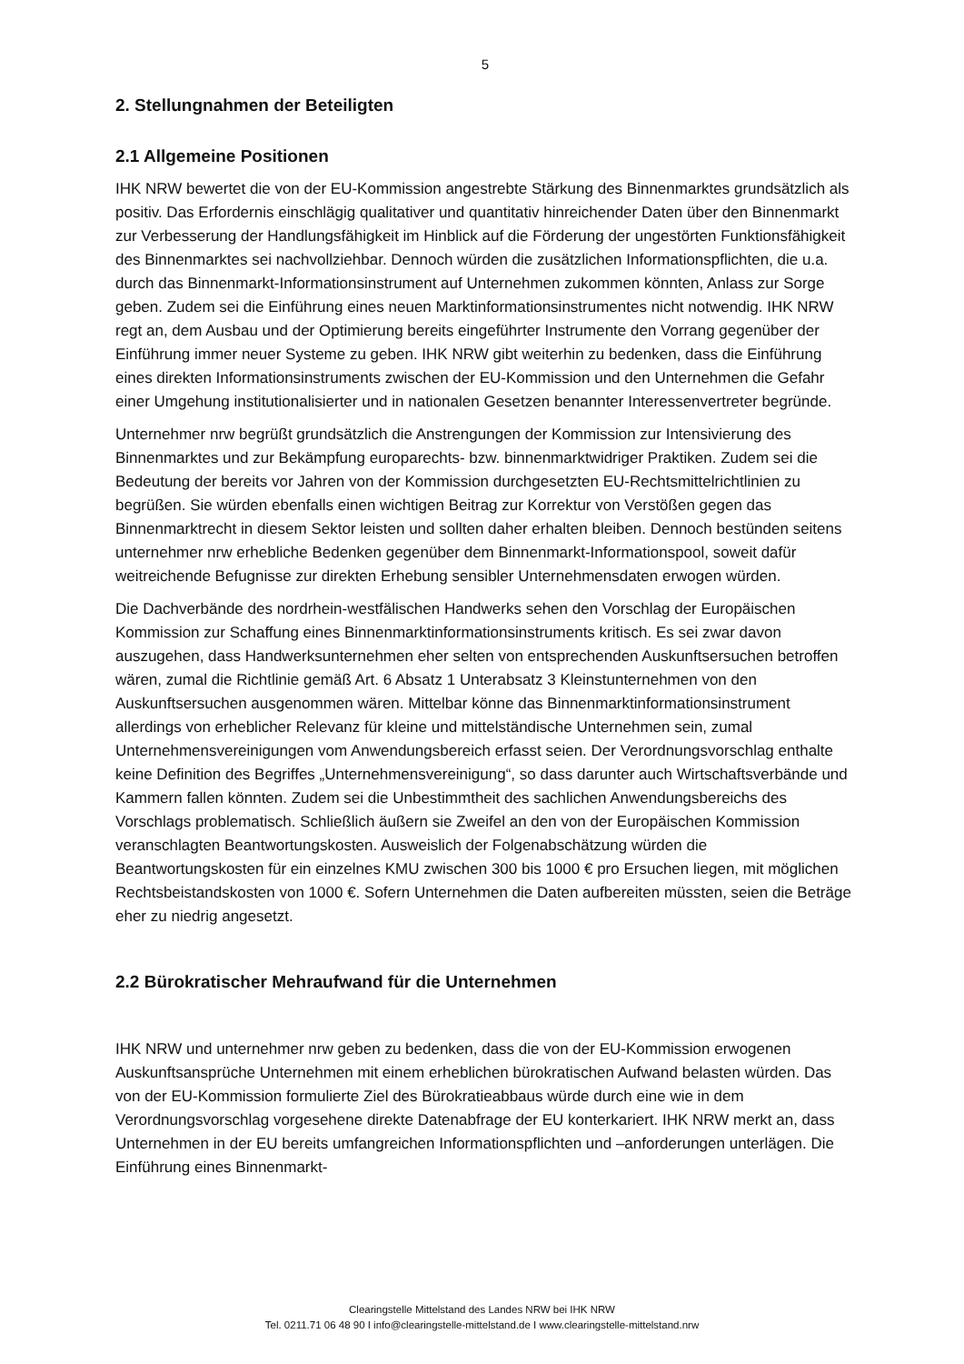5
2. Stellungnahmen der Beteiligten
2.1 Allgemeine Positionen
IHK NRW bewertet die von der EU-Kommission angestrebte Stärkung des Binnenmarktes grundsätzlich als positiv. Das Erfordernis einschlägig qualitativer und quantitativ hinreichender Daten über den Binnenmarkt zur Verbesserung der Handlungsfähigkeit im Hinblick auf die Förderung der ungestörten Funktionsfähigkeit des Binnenmarktes sei nachvollziehbar. Dennoch würden die zusätzlichen Informationspflichten, die u.a. durch das Binnenmarkt-Informationsinstrument auf Unternehmen zukommen könnten, Anlass zur Sorge geben. Zudem sei die Einführung eines neuen Marktinformationsinstrumentes nicht notwendig. IHK NRW regt an, dem Ausbau und der Optimierung bereits eingeführter Instrumente den Vorrang gegenüber der Einführung immer neuer Systeme zu geben. IHK NRW gibt weiterhin zu bedenken, dass die Einführung eines direkten Informationsinstruments zwischen der EU-Kommission und den Unternehmen die Gefahr einer Umgehung institutionalisierter und in nationalen Gesetzen benannter Interessenvertreter begründe.
Unternehmer nrw begrüßt grundsätzlich die Anstrengungen der Kommission zur Intensivierung des Binnenmarktes und zur Bekämpfung europarechts- bzw. binnenmarktwidriger Praktiken. Zudem sei die Bedeutung der bereits vor Jahren von der Kommission durchgesetzten EU-Rechtsmittelrichtlinien zu begrüßen. Sie würden ebenfalls einen wichtigen Beitrag zur Korrektur von Verstößen gegen das Binnenmarktrecht in diesem Sektor leisten und sollten daher erhalten bleiben. Dennoch bestünden seitens unternehmer nrw erhebliche Bedenken gegenüber dem Binnenmarkt-Informationspool, soweit dafür weitreichende Befugnisse zur direkten Erhebung sensibler Unternehmensdaten erwogen würden.
Die Dachverbände des nordrhein-westfälischen Handwerks sehen den Vorschlag der Europäischen Kommission zur Schaffung eines Binnenmarktinformationsinstruments kritisch. Es sei zwar davon auszugehen, dass Handwerksunternehmen eher selten von entsprechenden Auskunftsersuchen betroffen wären, zumal die Richtlinie gemäß Art. 6 Absatz 1 Unterabsatz 3 Kleinstunternehmen von den Auskunftsersuchen ausgenommen wären. Mittelbar könne das Binnenmarktinformationsinstrument allerdings von erheblicher Relevanz für kleine und mittelständische Unternehmen sein, zumal Unternehmensvereinigungen vom Anwendungsbereich erfasst seien. Der Verordnungsvorschlag enthalte keine Definition des Begriffes „Unternehmensvereinigung“, so dass darunter auch Wirtschaftsverbände und Kammern fallen könnten. Zudem sei die Unbestimmtheit des sachlichen Anwendungsbereichs des Vorschlags problematisch. Schließlich äußern sie Zweifel an den von der Europäischen Kommission veranschlagten Beantwortungskosten. Ausweislich der Folgenabschätzung würden die Beantwortungskosten für ein einzelnes KMU zwischen 300 bis 1000 € pro Ersuchen liegen, mit möglichen Rechtsbeistandskosten von 1000 €. Sofern Unternehmen die Daten aufbereiten müssten, seien die Beträge eher zu niedrig angesetzt.
2.2 Bürokratischer Mehraufwand für die Unternehmen
IHK NRW und unternehmer nrw geben zu bedenken, dass die von der EU-Kommission erwogenen Auskunftsansprüche Unternehmen mit einem erheblichen bürokratischen Aufwand belasten würden. Das von der EU-Kommission formulierte Ziel des Bürokratieabbaus würde durch eine wie in dem Verordnungsvorschlag vorgesehene direkte Datenabfrage der EU konterkariert. IHK NRW merkt an, dass Unternehmen in der EU bereits umfangreichen Informationspflichten und –anforderungen unterlägen. Die Einführung eines Binnenmarkt-
Clearingstelle Mittelstand des Landes NRW bei IHK NRW
Tel. 0211.71 06 48 90 I info@clearingstelle-mittelstand.de I www.clearingstelle-mittelstand.nrw